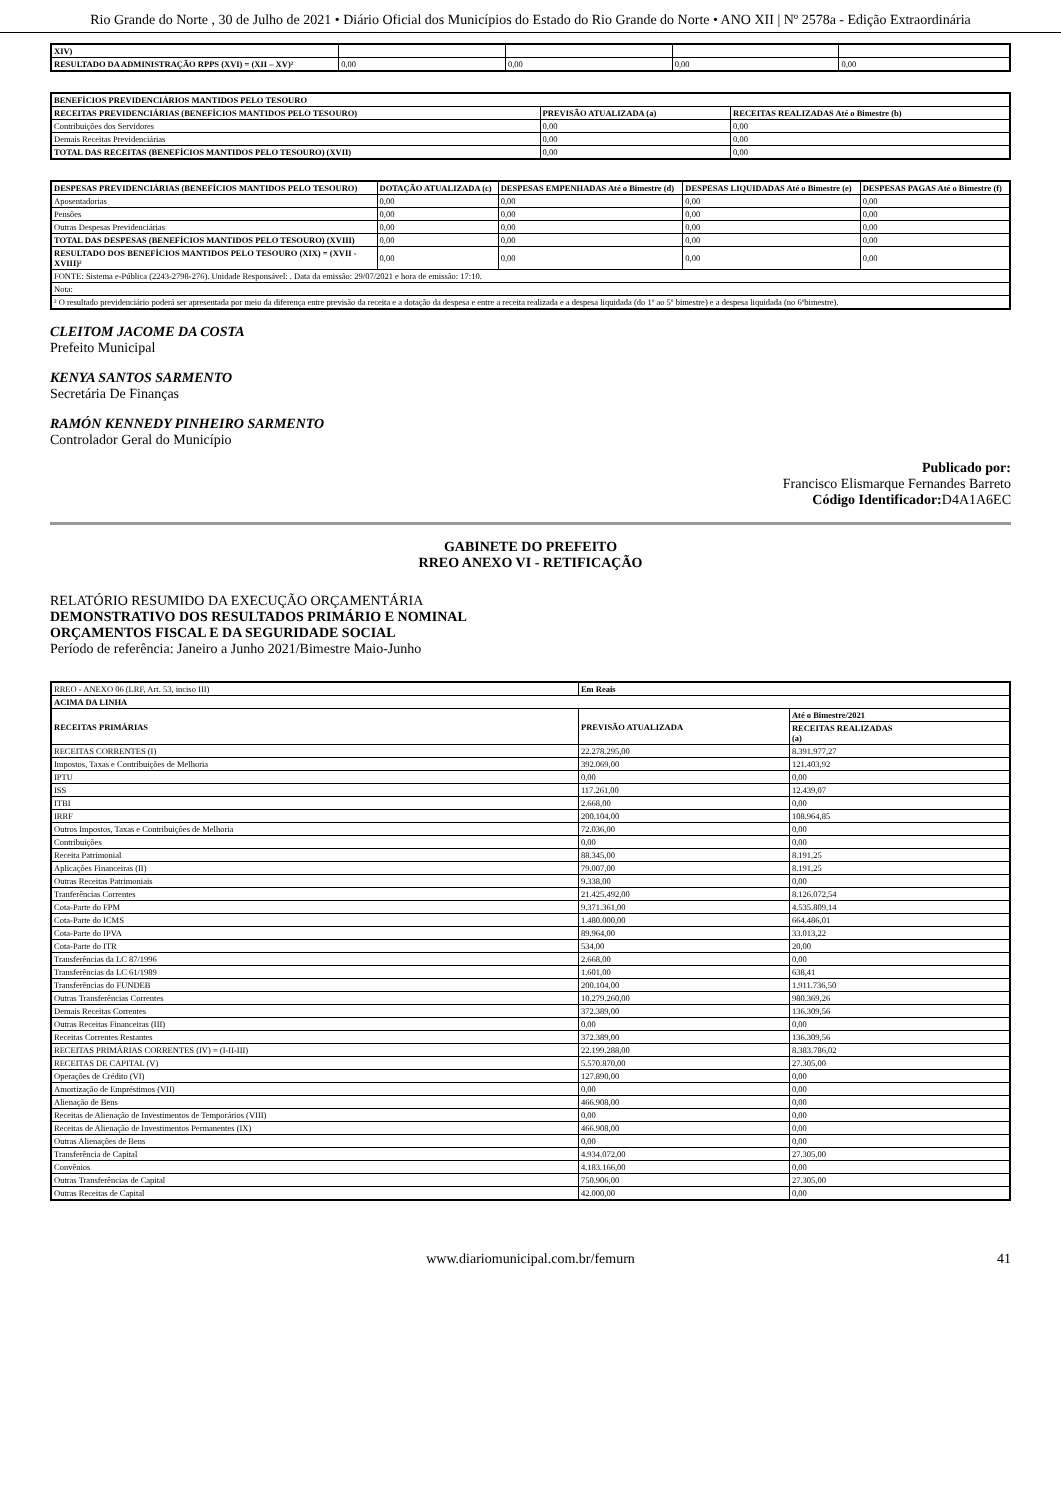Rio Grande do Norte , 30 de Julho de 2021 • Diário Oficial dos Municípios do Estado do Rio Grande do Norte • ANO XII | Nº 2578a - Edição Extraordinária
| XIV) | | | | |
| RESULTADO DA ADMINISTRAÇÃO RPPS (XVI) = (XII – XV)² | 0,00 | 0,00 | 0,00 | 0,00 |
| BENEFÍCIOS PREVIDENCIÁRIOS MANTIDOS PELO TESOURO | | |
| --- | --- | --- |
| RECEITAS PREVIDENCIÁRIAS (BENEFÍCIOS MANTIDOS PELO TESOURO) | PREVISÃO ATUALIZADA (a) | RECEITAS REALIZADAS Até o Bimestre (b) |
| Contribuições dos Servidores | 0,00 | 0,00 |
| Demais Receitas Previdenciárias | 0,00 | 0,00 |
| TOTAL DAS RECEITAS (BENEFÍCIOS MANTIDOS PELO TESOURO) (XVII) | 0,00 | 0,00 |
| DESPESAS PREVIDENCIÁRIAS (BENEFÍCIOS MANTIDOS PELO TESOURO) | DOTAÇÃO ATUALIZADA (c) | DESPESAS EMPENHADAS Até o Bimestre (d) | DESPESAS LIQUIDADAS Até o Bimestre (e) | DESPESAS PAGAS Até o Bimestre (f) |
| --- | --- | --- | --- | --- |
| Aposentadorias | 0,00 | 0,00 | 0,00 | 0,00 |
| Pensões | 0,00 | 0,00 | 0,00 | 0,00 |
| Outras Despesas Previdenciárias | 0,00 | 0,00 | 0,00 | 0,00 |
| TOTAL DAS DESPESAS (BENEFÍCIOS MANTIDOS PELO TESOURO) (XVIII) | 0,00 | 0,00 | 0,00 | 0,00 |
| RESULTADO DOS BENEFÍCIOS MANTIDOS PELO TESOURO (XIX) = (XVII - XVIII)² | 0,00 | 0,00 | 0,00 | 0,00 |
| FONTE: Sistema e-Pública (2243-2798-276). Unidade Responsável: . Data da emissão: 29/07/2021 e hora de emissão: 17:10. | | | | |
| Nota: | | | | |
| ² O resultado previdenciário poderá ser apresentada por meio da diferença entre previsão da receita e a dotação da despesa e entre a receita realizada e a despesa liquidada (do 1º ao 5º bimestre) e a despesa liquidada (no 6ºbimestre). | | | | |
CLEITOM JACOME DA COSTA
Prefeito Municipal
KENYA SANTOS SARMENTO
Secretária De Finanças
RAMÓN KENNEDY PINHEIRO SARMENTO
Controlador Geral do Município
Publicado por:
Francisco Elismarque Fernandes Barreto
Código Identificador: D4A1A6EC
GABINETE DO PREFEITO
RREO ANEXO VI - RETIFICAÇÃO
RELATÓRIO RESUMIDO DA EXECUÇÃO ORÇAMENTÁRIA
DEMONSTRATIVO DOS RESULTADOS PRIMÁRIO E NOMINAL
ORÇAMENTOS FISCAL E DA SEGURIDADE SOCIAL
Período de referência: Janeiro a Junho 2021/Bimestre Maio-Junho
| RREO - ANEXO 06 (LRF, Art. 53, inciso III) | Em Reais | |
| ACIMA DA LINHA | | |
| RECEITAS PRIMÁRIAS | PREVISÃO ATUALIZADA | Até o Bimestre/2021 |
| | | RECEITAS REALIZADAS (a) |
| RECEITAS CORRENTES (I) | 22.278.295,00 | 8.391.977,27 |
| Impostos, Taxas e Contribuições de Melhoria | 392.069,00 | 121.403,92 |
| IPTU | 0,00 | 0,00 |
| ISS | 117.261,00 | 12.439,07 |
| ITBI | 2.668,00 | 0,00 |
| IRRF | 200.104,00 | 108.964,85 |
| Outros Impostos, Taxas e Contribuições de Melhoria | 72.036,00 | 0,00 |
| Contribuições | 0,00 | 0,00 |
| Receita Patrimonial | 88.345,00 | 8.191,25 |
| Aplicações Financeiras (II) | 79.007,00 | 8.191,25 |
| Outras Receitas Patrimoniais | 9.338,00 | 0,00 |
| Tranferências Correntes | 21.425.492,00 | 8.126.072,54 |
| Cota-Parte do FPM | 9.371.361,00 | 4.535.809,14 |
| Cota-Parte do ICMS | 1.480.000,00 | 664.486,01 |
| Cota-Parte do IPVA | 89.964,00 | 33.013,22 |
| Cota-Parte do ITR | 534,00 | 20,00 |
| Transferências da LC 87/1996 | 2.668,00 | 0,00 |
| Transferências da LC 61/1989 | 1.601,00 | 638,41 |
| Transferências do FUNDEB | 200.104,00 | 1.911.736,50 |
| Outras Transferências Correntes | 10.279.260,00 | 980.369,26 |
| Demais Receitas Correntes | 372.389,00 | 136.309,56 |
| Outras Receitas Financeiras (III) | 0,00 | 0,00 |
| Receitas Correntes Restantes | 372.389,00 | 136.309,56 |
| RECEITAS PRIMÁRIAS CORRENTES (IV) = (I-II-III) | 22.199.288,00 | 8.383.786,02 |
| RECEITAS DE CAPITAL (V) | 5.570.870,00 | 27.305,00 |
| Operações de Crédito (VI) | 127.890,00 | 0,00 |
| Amortização de Empréstimos (VII) | 0,00 | 0,00 |
| Alienação de Bens | 466.908,00 | 0,00 |
| Receitas de Alienação de Investimentos de Temporários (VIII) | 0,00 | 0,00 |
| Receitas de Alienação de Investimentos Permanentes (IX) | 466.908,00 | 0,00 |
| Outras Alienações de Bens | 0,00 | 0,00 |
| Transferência de Capital | 4.934.072,00 | 27.305,00 |
| Convênios | 4.183.166,00 | 0,00 |
| Outras Transferências de Capital | 750.906,00 | 27.305,00 |
| Outras Receitas de Capital | 42.000,00 | 0,00 |
www.diariomunicipal.com.br/femurn 41